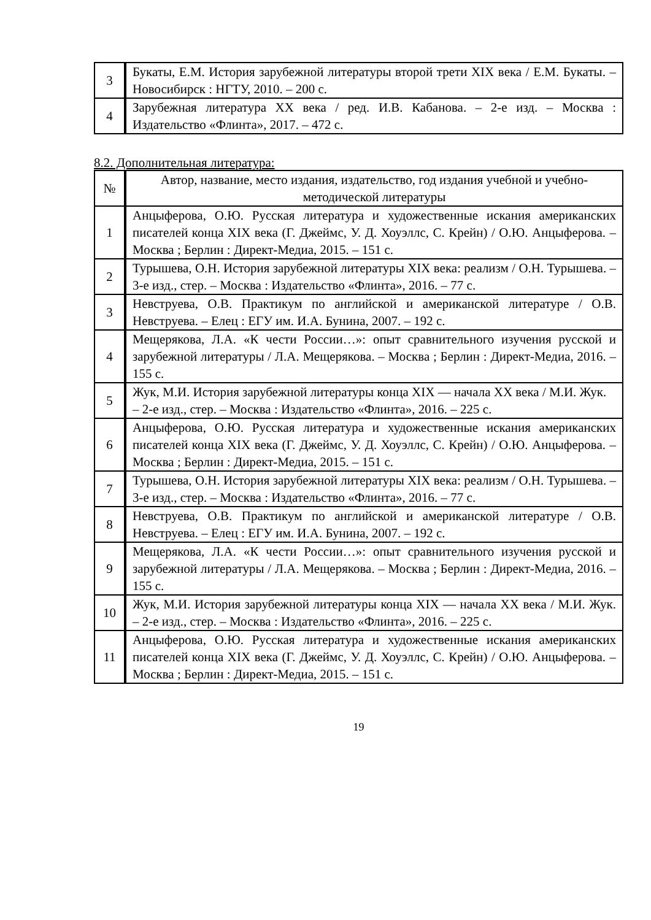| 3 | Букаты, Е.М. История зарубежной литературы второй трети XIX века / Е.М. Букаты. – Новосибирск : НГТУ, 2010. – 200 с. |
| 4 | Зарубежная литература XX века / ред. И.В. Кабанова. – 2-е изд. – Москва : Издательство «Флинта», 2017. – 472 с. |
8.2. Дополнительная литература:
| № | Автор, название, место издания, издательство, год издания учебной и учебно-методической литературы |
| --- | --- |
| 1 | Анцыферова, О.Ю. Русская литература и художественные искания американских писателей конца XIX века (Г. Джеймс, У. Д. Хоуэллс, С. Крейн) / О.Ю. Анцыферова. – Москва ; Берлин : Директ-Медиа, 2015. – 151 с. |
| 2 | Турышева, О.Н. История зарубежной литературы XIX века: реализм / О.Н. Турышева. – 3-е изд., стер. – Москва : Издательство «Флинта», 2016. – 77 с. |
| 3 | Невструева, О.В. Практикум по английской и американской литературе / О.В. Невструева. – Елец : ЕГУ им. И.А. Бунина, 2007. – 192 с. |
| 4 | Мещерякова, Л.А. «К чести России…»: опыт сравнительного изучения русской и зарубежной литературы / Л.А. Мещерякова. – Москва ; Берлин : Директ-Медиа, 2016. – 155 с. |
| 5 | Жук, М.И. История зарубежной литературы конца XIX — начала XX века / М.И. Жук. – 2-е изд., стер. – Москва : Издательство «Флинта», 2016. – 225 с. |
| 6 | Анцыферова, О.Ю. Русская литература и художественные искания американских писателей конца XIX века (Г. Джеймс, У. Д. Хоуэллс, С. Крейн) / О.Ю. Анцыферова. – Москва ; Берлин : Директ-Медиа, 2015. – 151 с. |
| 7 | Турышева, О.Н. История зарубежной литературы XIX века: реализм / О.Н. Турышева. – 3-е изд., стер. – Москва : Издательство «Флинта», 2016. – 77 с. |
| 8 | Невструева, О.В. Практикум по английской и американской литературе / О.В. Невструева. – Елец : ЕГУ им. И.А. Бунина, 2007. – 192 с. |
| 9 | Мещерякова, Л.А. «К чести России…»: опыт сравнительного изучения русской и зарубежной литературы / Л.А. Мещерякова. – Москва ; Берлин : Директ-Медиа, 2016. – 155 с. |
| 10 | Жук, М.И. История зарубежной литературы конца XIX — начала XX века / М.И. Жук. – 2-е изд., стер. – Москва : Издательство «Флинта», 2016. – 225 с. |
| 11 | Анцыферова, О.Ю. Русская литература и художественные искания американских писателей конца XIX века (Г. Джеймс, У. Д. Хоуэллс, С. Крейн) / О.Ю. Анцыферова. – Москва ; Берлин : Директ-Медиа, 2015. – 151 с. |
19